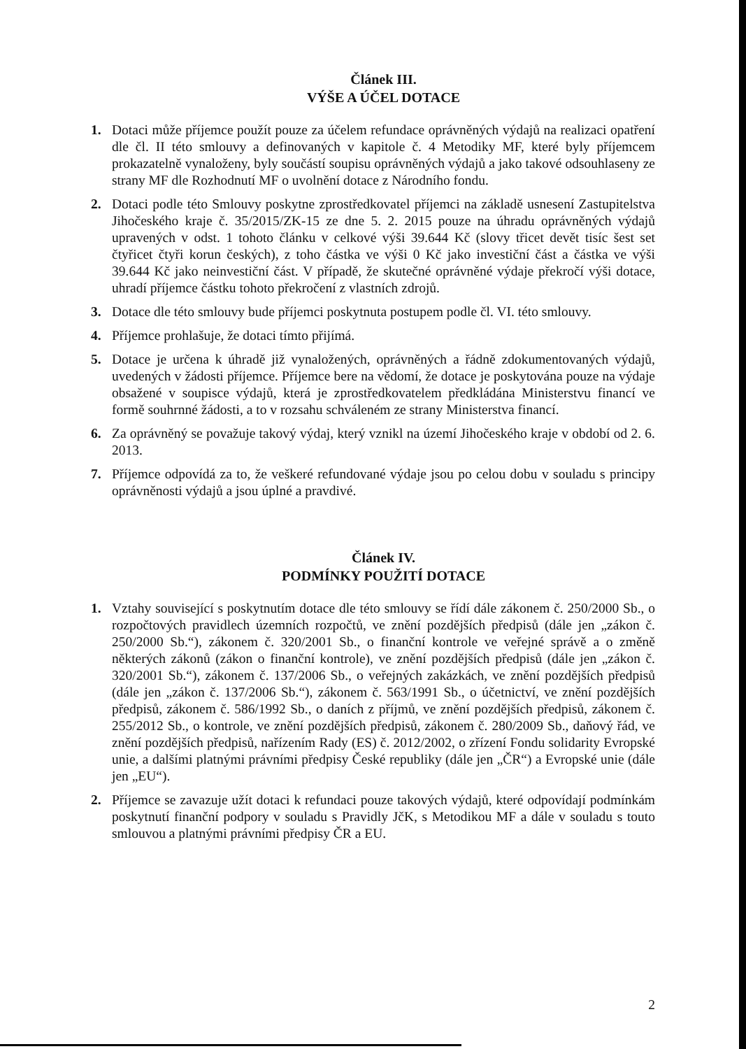Článek III.
VÝŠE A ÚČEL DOTACE
1. Dotaci může příjemce použít pouze za účelem refundace oprávněných výdajů na realizaci opatření dle čl. II této smlouvy a definovaných v kapitole č. 4 Metodiky MF, které byly příjemcem prokazatelně vynaloženy, byly součástí soupisu oprávněných výdajů a jako takové odsouhlaseny ze strany MF dle Rozhodnutí MF o uvolnění dotace z Národního fondu.
2. Dotaci podle této Smlouvy poskytne zprostředkovatel příjemci na základě usnesení Zastupitelstva Jihočeského kraje č. 35/2015/ZK-15 ze dne 5. 2. 2015 pouze na úhradu oprávněných výdajů upravených v odst. 1 tohoto článku v celkové výši 39.644 Kč (slovy třicet devět tisíc šest set čtyřicet čtyři korun českých), z toho částka ve výši 0 Kč jako investiční část a částka ve výši 39.644 Kč jako neinvestiční část. V případě, že skutečné oprávněné výdaje překročí výši dotace, uhradí příjemce částku tohoto překročení z vlastních zdrojů.
3. Dotace dle této smlouvy bude příjemci poskytnuta postupem podle čl. VI. této smlouvy.
4. Příjemce prohlašuje, že dotaci tímto přijímá.
5. Dotace je určena k úhradě již vynaložených, oprávněných a řádně zdokumentovaných výdajů, uvedených v žádosti příjemce. Příjemce bere na vědomí, že dotace je poskytována pouze na výdaje obsažené v soupisce výdajů, která je zprostředkovatelem předkládána Ministerstvu financí ve formě souhrnné žádosti, a to v rozsahu schváleném ze strany Ministerstva financí.
6. Za oprávněný se považuje takový výdaj, který vznikl na území Jihočeského kraje v období od 2. 6. 2013.
7. Příjemce odpovídá za to, že veškeré refundované výdaje jsou po celou dobu v souladu s principy oprávněnosti výdajů a jsou úplné a pravdivé.
Článek IV.
PODMÍNKY POUŽITÍ DOTACE
1. Vztahy související s poskytnutím dotace dle této smlouvy se řídí dále zákonem č. 250/2000 Sb., o rozpočtových pravidlech územních rozpočtů, ve znění pozdějších předpisů (dále jen „zákon č. 250/2000 Sb.“), zákonem č. 320/2001 Sb., o finanční kontrole ve veřejné správě a o změně některých zákonů (zákon o finanční kontrole), ve znění pozdějších předpisů (dále jen „zákon č. 320/2001 Sb.“), zákonem č. 137/2006 Sb., o veřejných zakázkách, ve znění pozdějších předpisů (dále jen „zákon č. 137/2006 Sb.“), zákonem č. 563/1991 Sb., o účetnictví, ve znění pozdějších předpisů, zákonem č. 586/1992 Sb., o daních z příjmů, ve znění pozdějších předpisů, zákonem č. 255/2012 Sb., o kontrole, ve znění pozdějších předpisů, zákonem č. 280/2009 Sb., daňový řád, ve znění pozdějších předpisů, nařízením Rady (ES) č. 2012/2002, o zřízení Fondu solidarity Evropské unie, a dalšími platnými právními předpisy České republiky (dále jen „ČR“) a Evropské unie (dále jen „EU“).
2. Příjemce se zavazuje užít dotaci k refundaci pouze takových výdajů, které odpovídají podmínkám poskytnutí finanční podpory v souladu s Pravidly JčK, s Metodikou MF a dále v souladu s touto smlouvou a platnými právními předpisy ČR a EU.
2